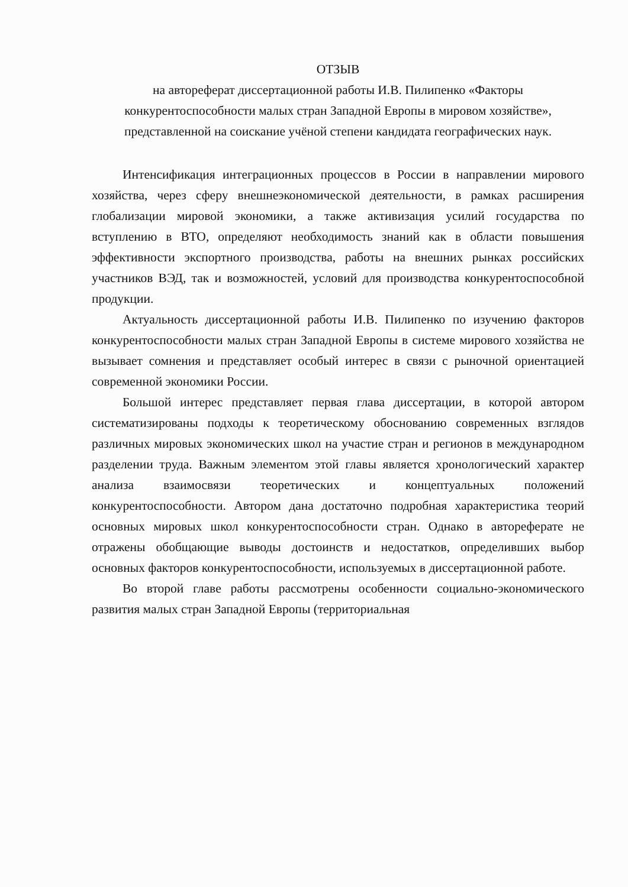ОТЗЫВ
на автореферат диссертационной работы И.В. Пилипенко «Факторы конкурентоспособности малых стран Западной Европы в мировом хозяйстве», представленной на соискание учёной степени кандидата географических наук.
Интенсификация интеграционных процессов в России в направлении мирового хозяйства, через сферу внешнеэкономической деятельности, в рамках расширения глобализации мировой экономики, а также активизация усилий государства по вступлению в ВТО, определяют необходимость знаний как в области повышения эффективности экспортного производства, работы на внешних рынках российских участников ВЭД, так и возможностей, условий для производства конкурентоспособной продукции.
Актуальность диссертационной работы И.В. Пилипенко по изучению факторов конкурентоспособности малых стран Западной Европы в системе мирового хозяйства не вызывает сомнения и представляет особый интерес в связи с рыночной ориентацией современной экономики России.
Большой интерес представляет первая глава диссертации, в которой автором систематизированы подходы к теоретическому обоснованию современных взглядов различных мировых экономических школ на участие стран и регионов в международном разделении труда. Важным элементом этой главы является хронологический характер анализа взаимосвязи теоретических и концептуальных положений конкурентоспособности. Автором дана достаточно подробная характеристика теорий основных мировых школ конкурентоспособности стран. Однако в автореферате не отражены обобщающие выводы достоинств и недостатков, определивших выбор основных факторов конкурентоспособности, используемых в диссертационной работе.
Во второй главе работы рассмотрены особенности социально-экономического развития малых стран Западной Европы (территориальная